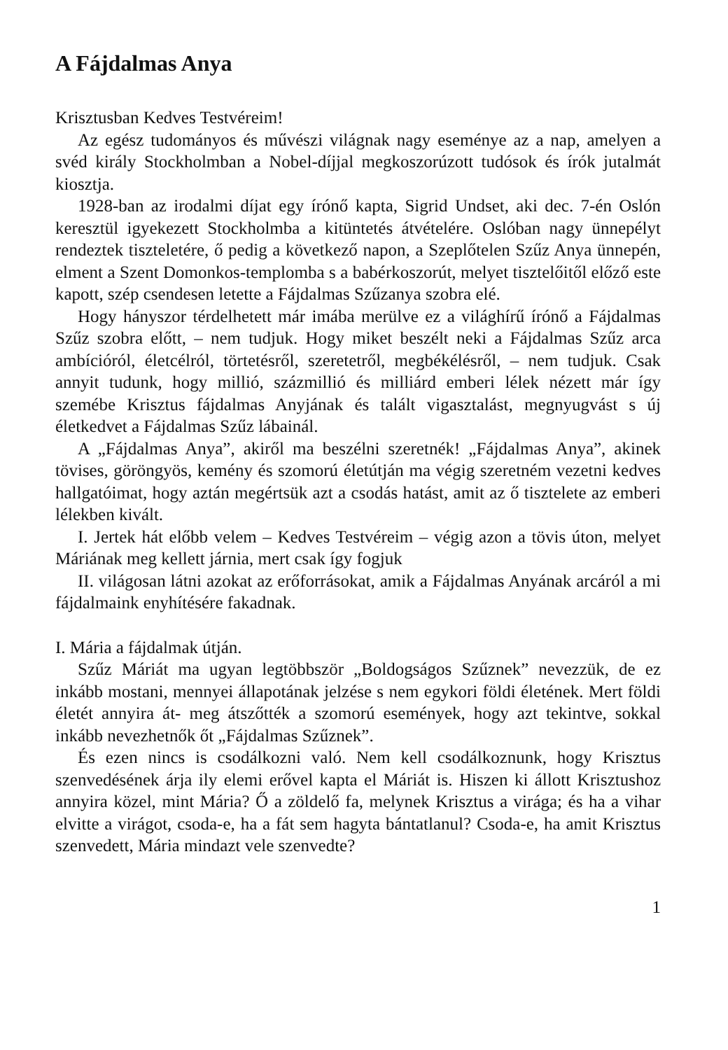A Fájdalmas Anya
Krisztusban Kedves Testvéreim!
Az egész tudományos és művészi világnak nagy eseménye az a nap, amelyen a svéd király Stockholmban a Nobel-díjjal megkoszorúzott tudósok és írók jutalmát kiosztja.
1928-ban az irodalmi díjat egy írónő kapta, Sigrid Undset, aki dec. 7-én Oslón keresztül igyekezett Stockholmba a kitüntetés átvételére. Oslóban nagy ünnepélyt rendeztek tiszteletére, ő pedig a következő napon, a Szeplőtelen Szűz Anya ünnepén, elment a Szent Domonkos-templomba s a babérkoszorút, melyet tisztelőitől előző este kapott, szép csendesen letette a Fájdalmas Szűzanya szobra elé.
Hogy hányszor térdelhetett már imába merülve ez a világhírű írónő a Fájdalmas Szűz szobra előtt, – nem tudjuk. Hogy miket beszélt neki a Fájdalmas Szűz arca ambícióról, életcélról, törtetésről, szeretetről, megbékélésről, – nem tudjuk. Csak annyit tudunk, hogy millió, százmillió és milliárd emberi lélek nézett már így szemébe Krisztus fájdalmas Anyjának és talált vigasztalást, megnyugvást s új életkedvet a Fájdalmas Szűz lábainál.
A „Fájdalmas Anya”, akiről ma beszélni szeretnék! „Fájdalmas Anya”, akinek tövises, göröngyös, kemény és szomorú életútján ma végig szeretném vezetni kedves hallgatóimat, hogy aztán megértsük azt a csodás hatást, amit az ő tisztelete az emberi lélekben kivált.
I. Jertek hát előbb velem – Kedves Testvéreim – végig azon a tövis úton, melyet Máriának meg kellett járnia, mert csak így fogjuk
II. világosan látni azokat az erőforrásokat, amik a Fájdalmas Anyának arcáról a mi fájdalmaink enyhítésére fakadnak.
I. Mária a fájdalmak útján.
Szűz Máriát ma ugyan legtöbbször „Boldogságos Szűznek” nevezzük, de ez inkább mostani, mennyei állapotának jelzése s nem egykori földi életének. Mert földi életét annyira át- meg átszőtték a szomorú események, hogy azt tekintve, sokkal inkább nevezhetnők őt „Fájdalmas Szűznek”.
És ezen nincs is csodálkozni való. Nem kell csodálkoznunk, hogy Krisztus szenvedésének árja ily elemi erővel kapta el Máriát is. Hiszen ki állott Krisztushoz annyira közel, mint Mária? Ő a zöldelő fa, melynek Krisztus a virága; és ha a vihar elvitte a virágot, csoda-e, ha a fát sem hagyta bántatlanul? Csoda-e, ha amit Krisztus szenvedett, Mária mindazt vele szenvedte?
1